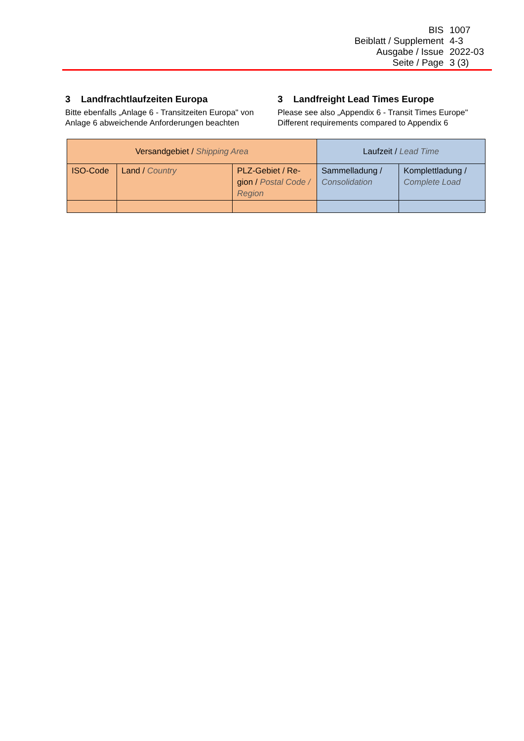| BIS | 1007 |
| Beiblatt / Supplement | 4-3 |
| Ausgabe / Issue | 2022-03 |
| Seite / Page | 3 (3) |
3 Landfrachtlaufzeiten Europa
Bitte ebenfalls „Anlage 6 - Transitzeiten Europa" von Anlage 6 abweichende Anforderungen beachten
3 Landfreight Lead Times Europe
Please see also „Appendix 6 - Transit Times Europe" Different requirements compared to Appendix 6
| Versandgebiet / Shipping Area | | | Laufzeit / Lead Time | |
| --- | --- | --- | --- | --- |
| ISO-Code | Land / Country | PLZ-Gebiet / Re-gion / Postal Code / Region | Sammelladung / Consolidation | Komplettladung / Complete Load |